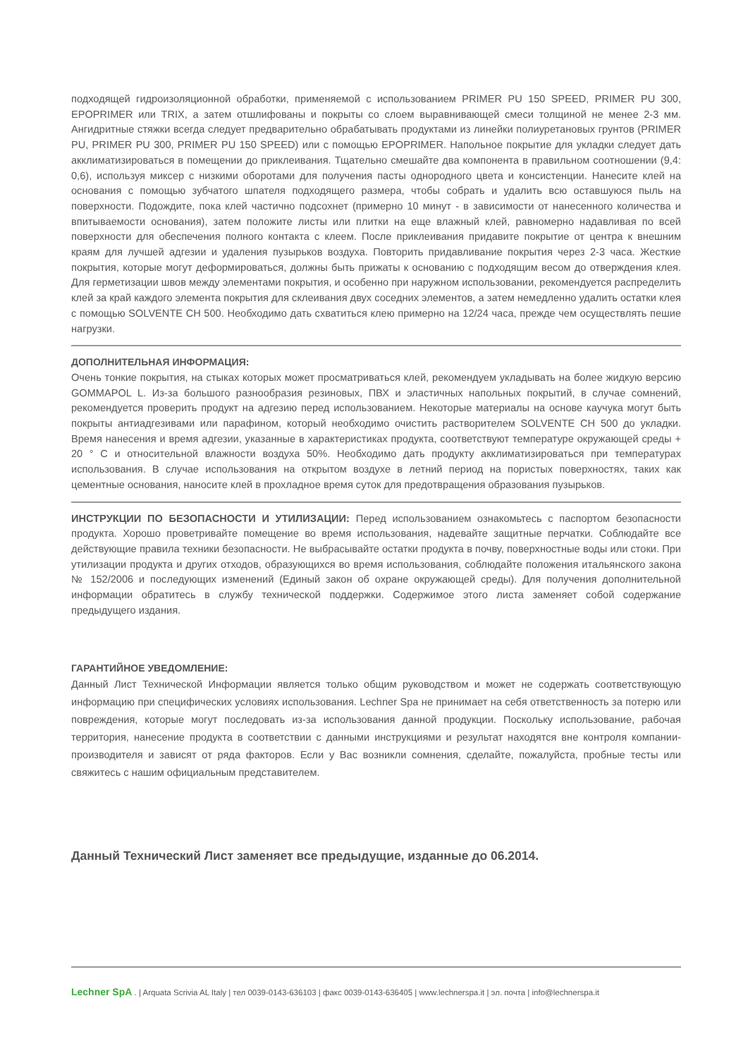подходящей гидроизоляционной обработки, применяемой с использованием PRIMER PU 150 SPEED, PRIMER PU 300, EPOPRIMER или TRIX, а затем отшлифованы и покрыты со слоем выравнивающей смеси толщиной не менее 2-3 мм. Ангидритные стяжки всегда следует предварительно обрабатывать продуктами из линейки полиуретановых грунтов (PRIMER PU, PRIMER PU 300, PRIMER PU 150 SPEED) или с помощью EPOPRIMER. Напольное покрытие для укладки следует дать акклиматизироваться в помещении до приклеивания. Тщательно смешайте два компонента в правильном соотношении (9,4: 0,6), используя миксер с низкими оборотами для получения пасты однородного цвета и консистенции. Нанесите клей на основания с помощью зубчатого шпателя подходящего размера, чтобы собрать и удалить всю оставшуюся пыль на поверхности. Подождите, пока клей частично подсохнет (примерно 10 минут - в зависимости от нанесенного количества и впитываемости основания), затем положите листы или плитки на еще влажный клей, равномерно надавливая по всей поверхности для обеспечения полного контакта с клеем. После приклеивания придавите покрытие от центра к внешним краям для лучшей адгезии и удаления пузырьков воздуха. Повторить придавливание покрытия через 2-3 часа. Жесткие покрытия, которые могут деформироваться, должны быть прижаты к основанию с подходящим весом до отверждения клея. Для герметизации швов между элементами покрытия, и особенно при наружном использовании, рекомендуется распределить клей за край каждого элемента покрытия для склеивания двух соседних элементов, а затем немедленно удалить остатки клея с помощью SOLVENTE CH 500. Необходимо дать схватиться клею примерно на 12/24 часа, прежде чем осуществлять пешие нагрузки.
ДОПОЛНИТЕЛЬНАЯ ИНФОРМАЦИЯ:
Очень тонкие покрытия, на стыках которых может просматриваться клей, рекомендуем укладывать на более жидкую версию GOMMAPOL L. Из-за большого разнообразия резиновых, ПВХ и эластичных напольных покрытий, в случае сомнений, рекомендуется проверить продукт на адгезию перед использованием. Некоторые материалы на основе каучука могут быть покрыты антиадгезивами или парафином, который необходимо очистить растворителем SOLVENTE CH 500 до укладки. Время нанесения и время адгезии, указанные в характеристиках продукта, соответствуют температуре окружающей среды + 20 ° C и относительной влажности воздуха 50%. Необходимо дать продукту акклиматизироваться при температурах использования. В случае использования на открытом воздухе в летний период на пористых поверхностях, таких как цементные основания, наносите клей в прохладное время суток для предотвращения образования пузырьков.
ИНСТРУКЦИИ ПО БЕЗОПАСНОСТИ И УТИЛИЗАЦИИ: Перед использованием ознакомьтесь с паспортом безопасности продукта. Хорошо проветривайте помещение во время использования, надевайте защитные перчатки. Соблюдайте все действующие правила техники безопасности. Не выбрасывайте остатки продукта в почву, поверхностные воды или стоки. При утилизации продукта и других отходов, образующихся во время использования, соблюдайте положения итальянского закона № 152/2006 и последующих изменений (Единый закон об охране окружающей среды). Для получения дополнительной информации обратитесь в службу технической поддержки. Содержимое этого листа заменяет собой содержание предыдущего издания.
ГАРАНТИЙНОЕ УВЕДОМЛЕНИЕ:
Данный Лист Технической Информации является только общим руководством и может не содержать соответствующую информацию при специфических условиях использования. Lechner Spa не принимает на себя ответственность за потерю или повреждения, которые могут последовать из-за использования данной продукции. Поскольку использование, рабочая территория, нанесение продукта в соответствии с данными инструкциями и результат находятся вне контроля компании-производителя и зависят от ряда факторов. Если у Вас возникли сомнения, сделайте, пожалуйста, пробные тесты или свяжитесь с нашим официальным представителем.
Данный Технический Лист заменяет все предыдущие, изданные до 06.2014.
Lechner SpA . | Arquata Scrivia AL Italy | тел 0039-0143-636103 | факс 0039-0143-636405 | www.lechnerspa.it | эл. почта | info@lechnerspa.it